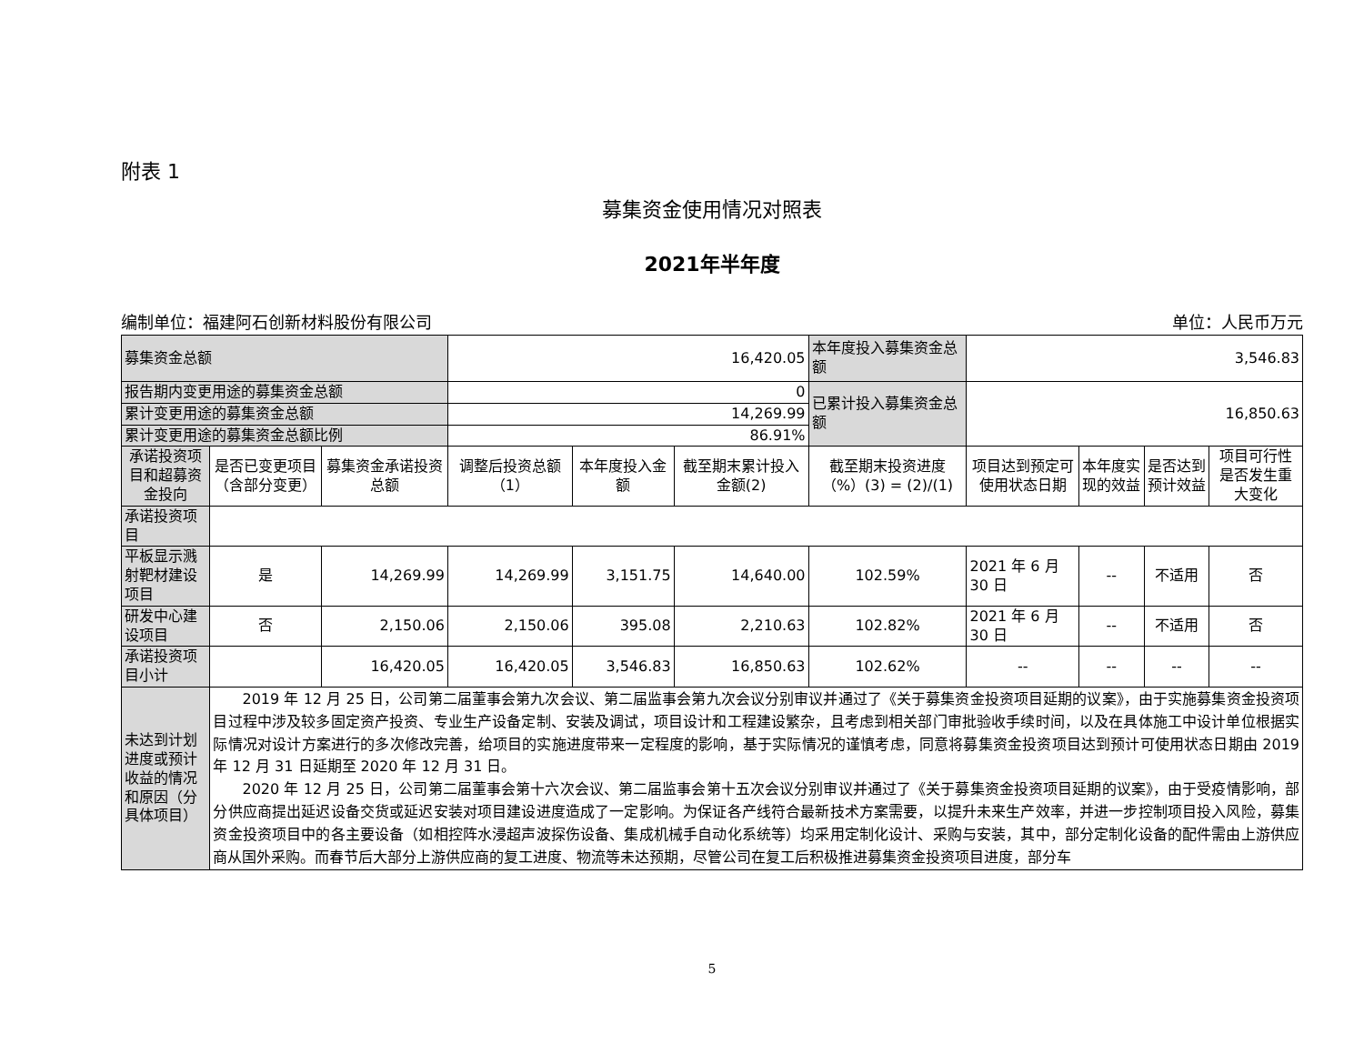附表 1
募集资金使用情况对照表
2021年半年度
编制单位：福建阿石创新材料股份有限公司 单位：人民币万元
| 募集资金总额 | | | 16,420.05 | | | 本年度投入募集资金总额 | 3,546.83 | | | |
| 报告期内变更用途的募集资金总额 | | | 0 | | | 已累计投入募集资金总额 | 16,850.63 | | | |
| 累计变更用途的募集资金总额 | | | 14,269.99 | | | | | | | |
| 累计变更用途的募集资金总额比例 | | | 86.91% | | | | | | | |
| 承诺投资项目和超募资金投向 | 是否已变更项目（含部分变更） | 募集资金承诺投资总额 | 调整后投资总额（1） | 本年度投入金额 | 截至期末累计投入金额(2) | 截至期末投资进度（%）(3) = (2)/(1) | 项目达到预定可使用状态日期 | 本年度实现的效益 | 是否达到预计效益 | 项目可行性是否发生重大变化 |
| 承诺投资项目 | | | | | | | | | | |
| 平板显示溅射靶材建设项目 | 是 | 14,269.99 | 14,269.99 | 3,151.75 | 14,640.00 | 102.59% | 2021 年 6 月 30 日 | -- | 不适用 | 否 |
| 研发中心建设项目 | 否 | 2,150.06 | 2,150.06 | 395.08 | 2,210.63 | 102.82% | 2021 年 6 月 30 日 | -- | 不适用 | 否 |
| 承诺投资项目小计 | | 16,420.05 | 16,420.05 | 3,546.83 | 16,850.63 | 102.62% | -- | -- | -- | -- |
| 未达到计划进度或预计收益的情况和原因（分具体项目） | 2019 年 12 月 25 日，公司第二届董事会第九次会议、第二届监事会第九次会议分别审议并通过了《关于募集资金投资项目延期的议案》，由于实施募集资金投资项目过程中涉及较多固定资产投资、专业生产设备定制、安装及调试，项目设计和工程建设繁杂，且考虑到相关部门审批验收手续时间，以及在具体施工中设计单位根据实际情况对设计方案进行的多次修改完善，给项目的实施进度带来一定程度的影响，基于实际情况的谨慎考虑，同意将募集资金投资项目达到预计可使用状态日期由 2019 年 12 月 31 日延期至 2020 年 12 月 31 日。 2020 年 12 月 25 日，公司第二届董事会第十六次会议、第二届监事会第十五次会议分别审议并通过了《关于募集资金投资项目延期的议案》，由于受疫情影响，部分供应商提出延迟设备交货或延迟安装对项目建设进度造成了一定影响。为保证各产线符合最新技术方案需要，以提升未来生产效率，并进一步控制项目投入风险，募集资金投资项目中的各主要设备（如相控阵水浸超声波探伤设备、集成机械手自动化系统等）均采用定制化设计、采购与安装，其中，部分定制化设备的配件需由上游供应商从国外采购。而春节后大部分上游供应商的复工进度、物流等未达预期，尽管公司在复工后积极推进募集资金投资项目进度，部分车 | | | | | | | | | |
5